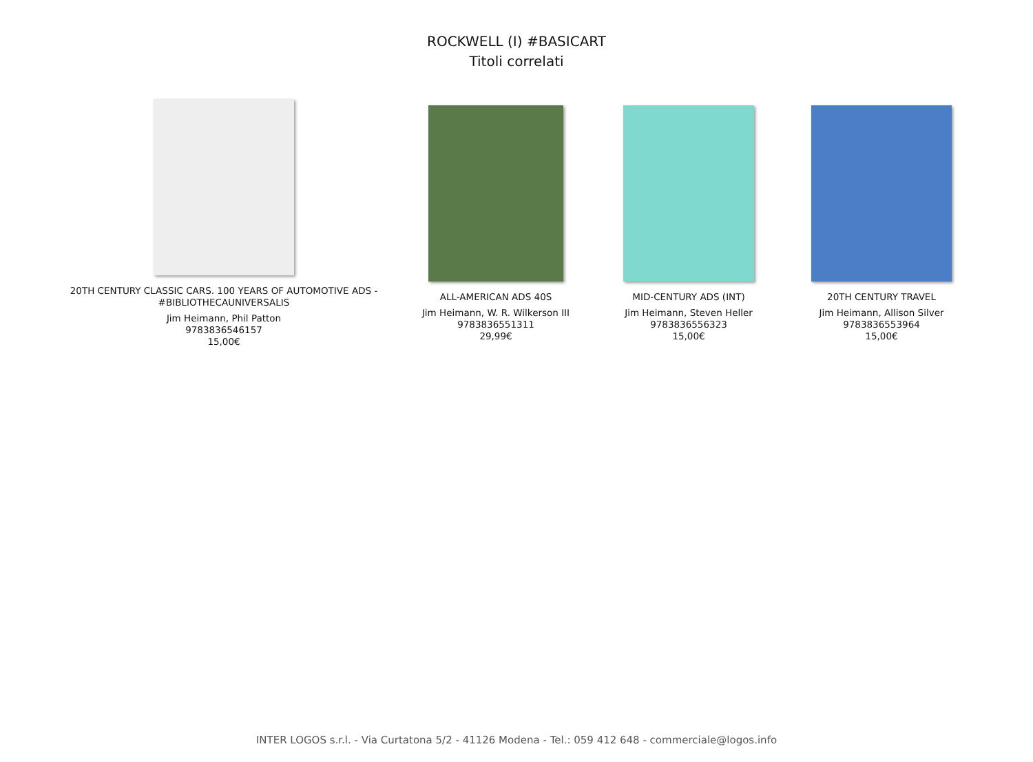ROCKWELL (I) #BASICART
Titoli correlati
20TH CENTURY CLASSIC CARS. 100 YEARS OF AUTOMOTIVE ADS - #BIBLIOTHECAUNIVERSALIS
Jim Heimann, Phil Patton
9783836546157
15,00€
ALL-AMERICAN ADS 40S
Jim Heimann, W. R. Wilkerson III
9783836551311
29,99€
MID-CENTURY ADS (INT)
Jim Heimann, Steven Heller
9783836556323
15,00€
20TH CENTURY TRAVEL
Jim Heimann, Allison Silver
9783836553964
15,00€
INTER LOGOS s.r.l. - Via Curtatona 5/2 - 41126 Modena - Tel.: 059 412 648 - commerciale@logos.info